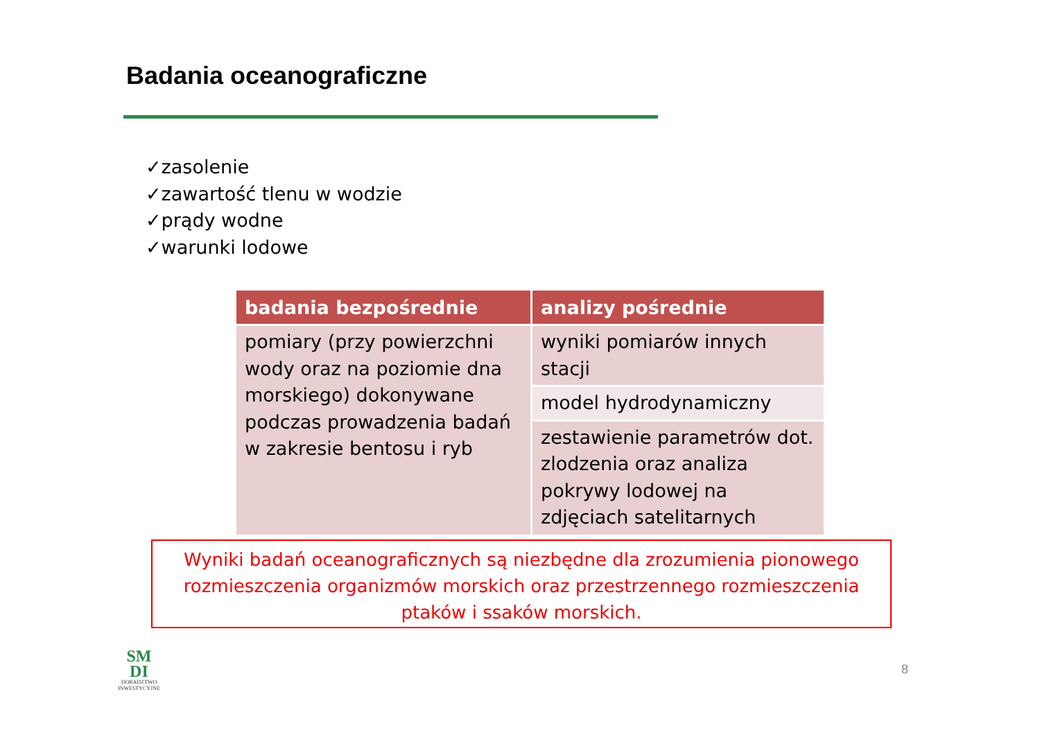Badania oceanograficzne
✓zasolenie
✓zawartość tlenu w wodzie
✓prądy wodne
✓warunki lodowe
| badania bezpośrednie | analizy pośrednie |
| --- | --- |
| pomiary (przy powierzchni wody oraz na poziomie dna morskiego) dokonywane podczas prowadzenia badań w zakresie bentosu i ryb | wyniki pomiarów innych stacji |
| | model hydrodynamiczny |
| | zestawienie parametrów dot. zlodzenia oraz analiza pokrywy lodowej na zdjęciach satelitarnych |
Wyniki badań oceanograficznych są niezbędne dla zrozumienia pionowego rozmieszczenia organizmów morskich oraz przestrzennego rozmieszczenia ptaków i ssaków morskich.
SM
DI
DORADZTWO
INWESTYCYJNE
8